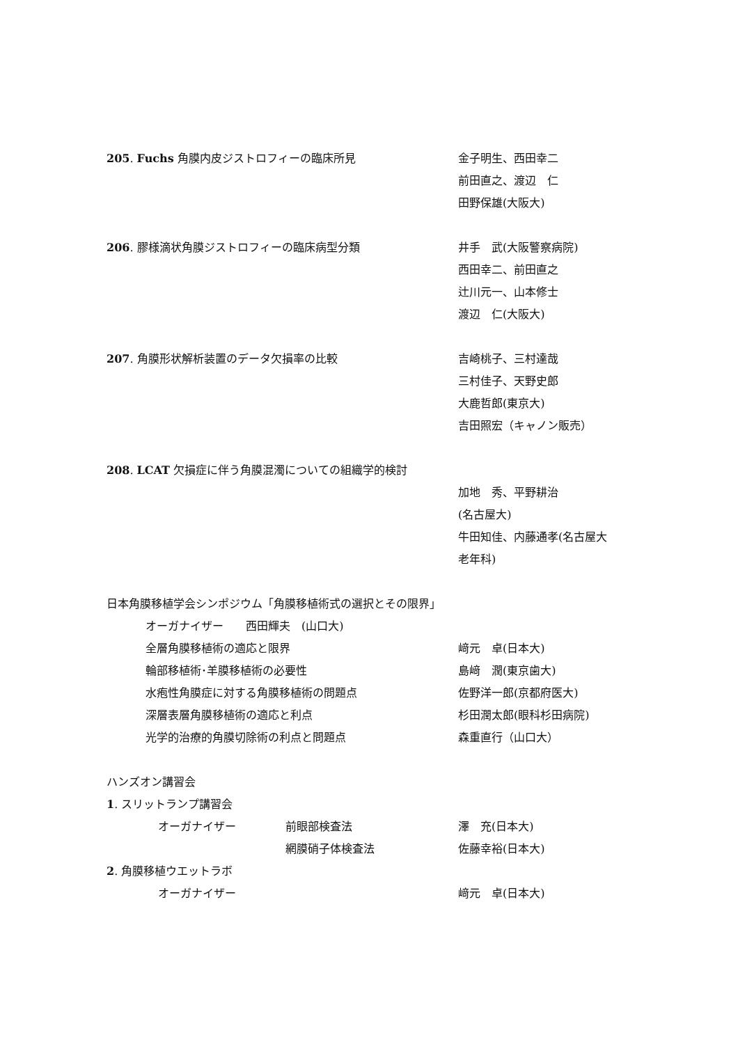205. Fuchs 角膜内皮ジストロフィーの臨床所見 金子明生、西田幸二
前田直之、渡辺　仁
田野保雄(大阪大)
206. 膠様滴状角膜ジストロフィーの臨床病型分類 井手　武(大阪警察病院)
西田幸二、前田直之
辻川元一、山本修士
渡辺　仁(大阪大)
207. 角膜形状解析装置のデータ欠損率の比較 吉崎桃子、三村達哉
三村佳子、天野史郎
大鹿哲郎(東京大)
吉田照宏（キャノン販売）
208. LCAT 欠損症に伴う角膜混濁についての組織学的検討
加地　秀、平野耕治
(名古屋大)
牛田知佳、内藤通孝(名古屋大
老年科)
日本角膜移植学会シンポジウム「角膜移植術式の選択とその限界」
オーガナイザー　　西田輝夫　(山口大)
全層角膜移植術の適応と限界 﨑元　卓(日本大)
輪部移植術･羊膜移植術の必要性 島﨑　潤(東京歯大)
水疱性角膜症に対する角膜移植術の問題点 佐野洋一郎(京都府医大)
深層表層角膜移植術の適応と利点 杉田潤太郎(眼科杉田病院)
光学的治療的角膜切除術の利点と問題点 森重直行（山口大）
ハンズオン講習会
1. スリットランプ講習会
オーガナイザー 前眼部検査法 澤　充(日本大)
網膜硝子体検査法 佐藤幸裕(日本大)
2. 角膜移植ウエットラボ
オーガナイザー 﨑元　卓(日本大)